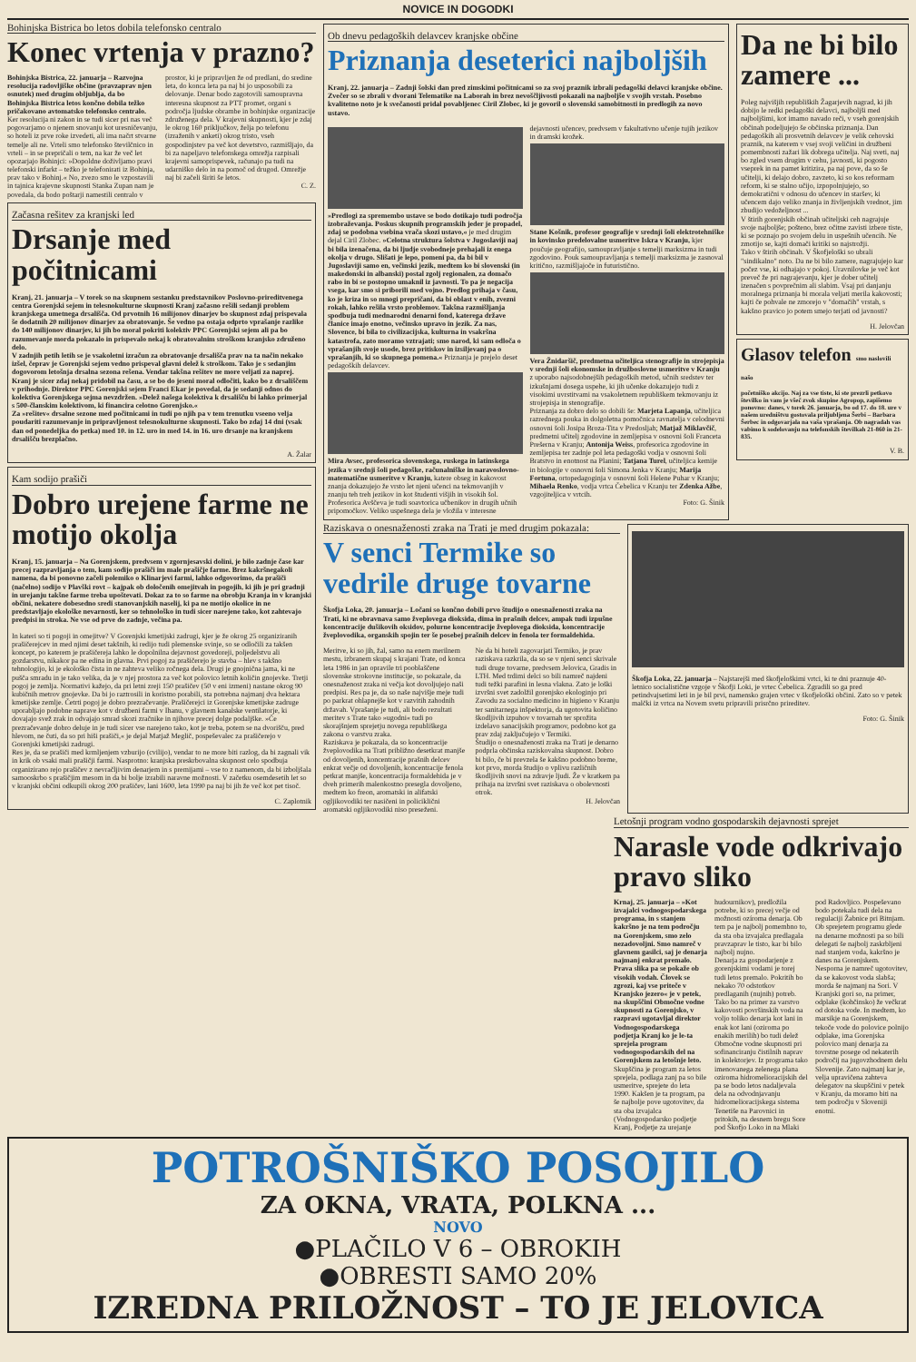NOVICE IN DOGODKI
Bohinjska Bistrica bo letos dobila telefonsko centralo
Konec vrtenja v prazno?
Bohinjska Bistrica, 22. januarja – Razvojna resolucija radovljiške občine (pravzaprav njen osnutek) med drugim obljublja, da bo Bohinjska Bistrica letos končno dobila težko pričakovano avtomatsko telefonsko centralo. Ker resolucija ni zakon in se tudi sicer pri nas več pogovarjamo o njenem snovanju kot uresničevanju, so hoteli iz prve roke izvedeti, ali ima načrt stvarne temelje ali ne. Vrteli smo telefonsko številčnico in vrteli – in se prepričali o tem, na kar že več let opozarjajo Bohinjci: »Dopoldne doživljamo pravi telefonski infarkt – težko je telefonirati iz Bohinja, prav tako v Bohinj.« No, zvezo smo le vzpostavili in tajnica krajevne skupnosti Stanka Zupan nam je povedala, da bodo poštarji namestili centralo v prostor, ki je pripravljen že od predlani, do sredine leta, do konca leta pa naj bi jo usposobili za delovanje. Denar bodo zagotovili samoupravna interesna skupnost za PTT promet, organi s področja ljudske obrambe in bohinjske organizacije združenega dela. V krajevni skupnosti, kjer je zdaj le okrog 160 priključkov, želja po telefonu (izraženih v anketi) okrog tristo, vseh gospodinjstev pa več kot devetstvo, razmišljajo, da bi za napeljavo telefonskega omrežja razpisali krajevni samoprispevek, računajo pa tudi na udarniško delo in na pomoč od drugod. Omrežje naj bi začeli širiti še letos.
C. Z.
Začasna rešitev za kranjski led
Drsanje med počitnicami
Kranj, 21. januarja – V torek so na skupnem sestanku predstavnikov Poslovno-prireditvenega centra Gorenjski sejem in telesnokulturne skupnosti Kranj začasno rešili sedanji problem kranjskega umetnega drsališča. Od prvotnih 16 milijonov dinarjev bo skupnost zdaj prispevala še dodatnih 20 milijonov dinarjev za obratovanje. Še vedno pa ostaja odprto vprašanje razlike do 140 milijonov dinarjev, ki jih bo moral pokriti kolektiv PPC Gorenjski sejem ali pa bo razumevanje morda pokazalo in prispevalo nekaj k obratovalnim stroškom kranjsko združeno delo.
V zadnjih petih letih se je vsakoletni izračun za obratovanje drsališča prav na ta način nekako izšel, čeprav je Gorenjski sejem vedno prispeval glavni delež k stroškom. Tako je s sedanjim dogovorom letošnja drsalna sezona rešena. Vendar takšna rešitev ne more veljati za naprej. Kranj je sicer zdaj nekaj pridobil na času, a se bo do jeseni moral odločiti, kako bo z drsališčem v prihodnje. Direktor PPC Gorenjski sejem Franci Ekar je povedal, da je sedanji odnos do kolektiva Gorenjskega sejma nevzdržen. »Delež našega kolektiva k drsališču bi lahko primerjal s 500-članskim kolektivom, ki financira celotno Gorenjsko.«
Za »rešitev« drsalne sezone med počitnicami in tudi po njih pa v tem trenutku vseeno velja poudariti razumevanje in pripravljenost telesnokulturne skupnosti. Tako bo zdaj 14 dni (vsak dan od ponedeljka do petka) med 10. in 12. uro in med 14. in 16. uro drsanje na kranjskem drsališču brezplačno.
A. Žalar
Kam sodijo prašiči
Dobro urejene farme ne motijo okolja
Kranj, 15. januarja – Na Gorenjskem, predvsem v zgornjesavski dolini, je bilo zadnje čase kar precej razpravljanja o tem, kam sodijo prašiči im male prašičje farme. Brez kakršnegakoli namena, da bi ponovno začeli polemiko o Klinarjevi farmi, lahko odgovorimo, da prašiči (načelno) sodijo v Plavški rovt – kajpak ob določenih omejitvah in pogojih, ki jih je pri gradnji in urejanju takšne farme treba upoštevati. Dokaz za to so farme na obrobju Kranja in v kranjski občini, nekatere dobesedno sredi stanovanjskih naselij, ki pa ne motijo okolice in ne predstavljajo ekološke nevarnosti, ker so tehnološko in tudi sicer narejene tako, kot zahtevajo predpisi in stroka. Ne vse od prve do zadnje, večina pa.
In kateri so ti pogoji in omejitve? V Gorenjski kmetijski zadrugi, kjer je že okrog 25 organiziranih prašičerejcev in med njimi deset takšnih, ki redijo tudi plemenske svinje, so se odločili za takšen koncept, po katerem je prašičereja lahko le dopolnilna dejavnost govedoreji, poljedelstvu ali gozdarstvu, nikakor pa ne edina in glavna. Prvi pogoj za prašičerejo je stavba – hlev s takšno tehnologijo, ki je ekološko čista in ne zahteva veliko ročnega dela. Drugi je gnojnična jama, ki ne pušča smradu in je tako velika, da je v njej prostora za več kot polovico letnih količin gnojevke. Tretji pogoj je zemlja. Normativi kažejo, da pri letni zreji 150 prašičev (50 v eni izmeni) nastane okrog 90 kubičnih metrov gnojevke. Da bi jo raztrosili in koristno porabili, sta potrebna najmanj dva hektara kmetijske zemlje. Četrti pogoj je dobro prezračevanje. Prašičerejci iz Gorenjske kmetijske zadruge uporabljajo podobne naprave kot v družbeni farmi v Ihanu, v glavnem kanalske ventilatorje, ki dovajajo svež zrak in odvajajo smrad skozi zračnike in njihove precej dolge podaljške. »Če prezračevanje dobro deluje in je tudi sicer vse narejeno tako, kot je treba, potem se na dvorišču, pred hlevom, ne čuti, da so pri hiši prašiči,« je dejal Matjaž Meglič, pospeševalec za prašičerejo v Gorenjski kmetijski zadrugi.
Res je, da se prašiči med krmljenjem vzburijo (cvilijo), vendar to ne more biti razlog, da bi zagnali vik in krik ob vsaki mali prašičji farmi. Nasprotno: kranjska preskrbovalna skupnost celo spodbuja organizirano rejo prašičev z nevračljivim denarjem in s premijami – vse to z namenom, da bi izboljšala samooskrbo s prašičjim mesom in da bi bolje izrabili naravne možnosti. V začetku osemdesetih let so v kranjski občini odkupili okrog 200 prašičev, lani 1600, leta 1990 pa naj bi jih že več kot pet tisoč.
C. Zaplotnik
Ob dnevu pedagoških delavcev kranjske občine
Priznanja deseterici najboljših
Kranj, 22. januarja – Zadnji šolski dan pred zimskimi počitnicami so za svoj praznik izbrali pedagoški delavci kranjske občine. Zvečer so se zbrali v dvorani Telematike na Laborah in brez nevoščljivosti pokazali na najboljše v svojih vrstah. Posebno kvalitetno noto je k svečanosti pridal povabljenec Ciril Zlobec, ki je govoril o slovenski samobitnosti in predlogih za novo ustavo.
»Predlogi za spremembo ustave se bodo dotikajo tudi področja izobraževanja. Poskus skupnih programskih jeder je propadel, zdaj se podobna vsebina vrača skozi ustavo,« je med drugim dejal Ciril Zlobec. »Celotna struktura šolstva v Jugoslaviji naj bi bila izenačena, da bi ljudje svobodneje prehajali iz enega okolja v drugo. Slišati je lepo, pomeni pa, da bi bil v Jugoslaviji samo en, večinski jezik, medtem ko bi slovenski (in makedonski in albanski) postal zgolj regionalen, za domačo rabo in bi se postopno umaknil iz javnosti. To pa je negacija vsega, kar smo si priborili med vojno. Predlog prihaja v času, ko je kriza in so mnogi prepričani, da bi oblast v enih, zvezni rokah, lahko rešila vrsto problemov. Takšna razmišljanja spodbuja tudi mednarodni denarni fond, katerega države članice imajo enotno, večinsko upravo in jezik. Za nas, Slovence, bi bila to civilizacijska, kulturna in vsakršna katastrofa, zato moramo vztrajati; smo narod, ki sam odloča o vprašanjih svoje usode, brez pritiskov in izsiljevanj pa o vprašanjih, ki so skupnega pomena.« Priznanja je prejelo deset pedagoških delavcev.
Mira Avsec, profesorica slovenskega, ruskega in latinskega jezika v srednji šoli pedagoške, računalniške in naravoslovno-matematične usmeritve v Kranju, katere obseg in kakovost znanja dokazujejo že vrsto let njeni učenci na tekmovanjih v znanju teh treh jezikov in kot študenti višjih in visokih šol. Profesorica Avščeva je tudi soavtorica učbenikov in drugih učnih pripomočkov. Veliko uspešnega dela je vložila v interesne dejavnosti učencev, predvsem v fakultativno učenje tujih jezikov in dramski krožek.
Stane Košnik, profesor geografije v srednji šoli elektrotehniške in kovinsko predelovalne usmeritve Iskra v Kranju, kjer poučuje geografijo, samoupravljanje s temelji marksizma in tudi zgodovino. Pouk samoupravljanja s temelji marksizma je zasnoval kritično, razmišljajoče in futuristično.
Vera Žnidaršič, predmetna učiteljica stenografije in strojepisja v srednji šoli ekonomske in družboslovne usmeritve v Kranju z uporabo najsodobnejših pedagoških metod, učnih sredstev ter izkušnjami dosega uspehe, ki jih učenke dokazujejo tudi z visokimi uvrstitvami na vsakoletnem republiškem tekmovanju iz strojepisja in stenografije.
Priznanja za dobro delo so dobili še: Marjeta Lapanja, učiteljica razrednega pouka in dolgoletna pomočnica ravnatelja v celodnevni osnovni šoli Josipa Broza-Tita v Predosljah; Matjaž Miklavčič, predmetni učitelj zgodovine in zemljepisa v osnovni šoli Franceta Prešerna v Kranju; Antonija Weiss, profesorica zgodovine in zemljepisa ter zadnje pol leta pedagoški vodja v osnovni šoli Bratstvo in enotnost na Planini; Tatjana Turel, učiteljica kemije in biologije v osnovni šoli Simona Jenka v Kranju; Marija Fortuna, ortopedagoginja v osnovni šoli Helene Puhar v Kranju; Mihaela Renko, vodja vrtca Čebelica v Kranju ter Zdenka Ažbe, vzgojiteljica v vrtcih.
Foto: G. Šinik
Da ne bi bilo zamere ...
Poleg najvišjih republiških Žagarjevih nagrad, ki jih dobijo le redki pedagoški delavci, najboljši med najboljšimi, kot imamo navado reči, v vseh gorenjskih občinah podeljujejo še občinska priznanja. Dan pedagoških ali prosvetnih delavcev je velik cehovski praznik, na katerem v vsej svoji veličini in družbeni pomembnosti zažari lik dobrega učitelja. Naj sveti, naj bo zgled vsem drugim v cehu, javnosti, ki pogosto vseprek in na pamet kritizira, pa naj pove, da so še učitelji, ki delajo dobro, zavzeto, ki so kos reformam reform, ki se stalno učijo, izpopolnjujejo, so demokratični v odnosu do učencev in staršev, ki učencem dajo veliko znanja in življenjskih vrednot, jim zbudijo vedoželjnost ...
V štirih gorenjskih občinah učiteljski ceh nagrajuje svoje najboljše; pošteno, brez očitne zavisti izbere tiste, ki se poznajo po svojem delu in uspešnih učencih. Ne zmotijo se, kajti domači kritiki so najstrožji.
Tako v štirih občinah. V Škofjeloški so ubrali "sindikalno" noto. Da ne bi bilo zamere, nagrajujejo kar počez vse, ki odhajajo v pokoj. Uravnilovke je več kot preveč že pri nagrajevanju, kjer je dober učitelj izenačen s povprečnim ali slabim. Vsaj pri danjanju moralnega priznanja bi morala veljati merila kakovosti; kajti če pohvale ne zmorejo v "domačih" vrstah, s kakšno pravico jo potem smejo terjati od javnosti?
H. Jelovčan
Glasov telefon smo naslovili našo
početniško akcijo. Naj za vse tiste, ki ste prezrli petkovo številko in vam je všeč zvok skupine Agropop, zapišemo ponovno: danes, v torek 26. januarja, bo od 17. do 18. ure v našem uredništvu gostovala priljubljena Šerbi – Barbara Šerbec in odgovarjala na vaša vprašanja. Ob nagradah vas vabimo k sodelovanju na telefonskih številkah 21-860 in 21-835.
V. B.
Raziskava o onesnaženosti zraka na Trati je med drugim pokazala:
V senci Termike so vedrile druge tovarne
Škofja Loka, 20. januarja – Ločani so končno dobili prvo študijo o onesnaženosti zraka na Trati, ki ne obravnava samo žveplovega dioksida, dima in prašnih delcev, ampak tudi izpušne koncentracije dušikovih oksidov, polurne koncentracije žveplovega dioksida, koncentracije žveplovodika, organskih spojin ter še posebej prašnih delcev in fenola ter formaldehida.
Meritve, ki so jih, žal, samo na enem merilnem mestu, izbranem skupaj s krajani Trate, od konca leta 1986 in jan opravile tri pooblaščene slovenske strokovne institucije, so pokazale, da onesnaženost zraka ni večja kot dovoljujejo naši predpisi. Res pa je, da so naše najvišje meje tudi po parkrat ohlapnejše kot v razvitih zahodnih državah. Vprašanje je tudi, ali bodo rezultati meritev s Trate tako »ugodni« tudi po skorajšnjem sprejetju novega republiškega zakona o varstvu zraka.
Raziskava je pokazala, da so koncentracije žveplovodika na Trati približno desetkrat manjše od dovoljenih, koncentracije prašnih delcev enkrat večje od dovoljenih, koncentracije fenola petkrat manjše, koncentracija formaldehida je v dveh primerih malenkostno presegla dovoljeno, medtem ko freon, aromatski in alifatski ogljikovodiki ter nasičeni in policiklični aromatski ogljikovodiki niso preseženi.
Ne da bi hoteli zagovarjati Termiko, je prav raziskava razkrila, da so se v njeni senci skrivale tudi druge tovarne, predvsem Jelovica, Gradis in LTH. Med trdimi delci so bili namreč najdeni tudi težki parafini in lesna vlakna. Zato je loški izvršni svet zadolžil gorenjsko ekologinjo pri Zavodu za socialno medicino in higieno v Kranju ter sanitarnega inšpektorja, da ugotovita količino škodljivih izpuhov v tovarnah ter sprožita izdelavo sanacijskih programov, podobno kot ga prav zdaj zaključujejo v Termiki.
Študijo o onesnaženosti zraka na Trati je denarno podprla občinska raziskovalna skupnost. Dobro bi bilo, če bi prevzela še kakšno podobno breme, kot prvo, morda študijo o vplivu različnih škodljivih snovi na zdravje ljudi. Že v kratkem pa prihaja na izvršni svet raziskava o obolevnosti otrok.
H. Jelovčan
Škofja Loka, 22. januarja – Najstarejši med škofjeloškimi vrtci, ki te dni praznuje 40-letnico socialistične vzgoje v Škofji Loki, je vrtec Čebelica. Zgradili so ga pred petindvajsetimi leti in je bil prvi, namensko grajen vrtec v škofjeloški občini. Zato so v petek malčki iz vrtca na Novem svetu pripravili prisrčno prireditev.
Foto: G. Šinik
Letošnji program vodno gospodarskih dejavnosti sprejet
Narasle vode odkrivajo pravo sliko
Krnaj, 25. januarja – »Kot izvajalci vodnogospodarskega programa, in s stanjem kakršno je na tem področju na Gorenjskem, smo zelo nezadovoljni. Smo namreč v glavnem gasilci, saj je denarja najmanj enkrat premalo. Prava slika pa se pokaže ob visokih vodah. Človek se zgrozi, kaj vse priteče v Kranjsko jezero« je v petek, na skupščini Območne vodne skupnosti za Gorenjsko, v razpravi ugotavljal direktor Vodnogospodarskega podjetja Kranj ko je le-ta sprejela program vodnogospodarskih del na Gorenjskem za letošnje leto.
Skupščina je program za letos sprejela, podlaga zanj pa so bile usmeritve, sprejete do leta 1990. Kakšen je ta program, pa še najbolje pove ugotovitev, da sta oba izvajalca (Vodnogospodarsko podjetje Kranj, Podjetje za urejanje hudournikov), predložila potrebe, ki so precej večje od možnosti ozíroma denarja. Ob tem pa je najbolj pomembno to, da sta oba izvajalca predlagala pravzaprav le tisto, kar bi bilo najbolj nujno.
Denarja za gospodarjenje z gorenjskimi vodami je torej tudi letos premalo. Pokritih bo nekako 70 odstotkov predlaganih (nujnih) potreb. Tako bo na primer za varstvo kakovosti površinskih voda na voljo toliko denarja kot lani in enak kot lani (oziroma po enakih merilih) bo tudi delež Območne vodne skupnosti pri sofinanciranju čistilnih naprav in kolektorjev. Iz programa tako imenovanega zelenega plana oziroma hidromelioracijskih del pa se bodo letos nadaljevala dela na odvodnjavanju hidromelioracijskega sistema Tenetiše na Parovnici in pritokih, na desnem bregu Sore pod Škofjo Loko in na Mlaki pod Radovljico. Pospeševano bodo potekala tudi dela na regulaciji Žabnice pri Bitnjam.
Ob sprejetem programu glede na denarne možnosti pa so bili delegati še najbolj zaskrbljeni nad stanjem voda, kakršno je danes na Gorenjskem. Nesporna je namreč ugotovitev, da se kakovost voda slabša; morda še najmanj na Sori. V Kranjski gori so, na primer, odplake (kohčinsko) že večkrat od dotoka vode. In medtem, ko marsikje na Gorenjskem, tekoče vode do polovice polnijo odplake, ima Gorenjska polovico manj denarja za tovrstne posege od nekaterih področij na jugovzhodnem delu Slovenije. Zato najmanj kar je, velja upravičena zahteva delegatov na skupščini v petek v Kranju, da moramo biti na tem področju v Sloveniji enotni.
POTROŠNIŠKO POSOJILO
ZA OKNA, VRATA, POLKNA ...
NOVO
●PLAČILO V 6 – OBROKIH
●OBRESTI SAMO 20%
IZREDNA PRILOŽNOST – TO JE JELOVICA